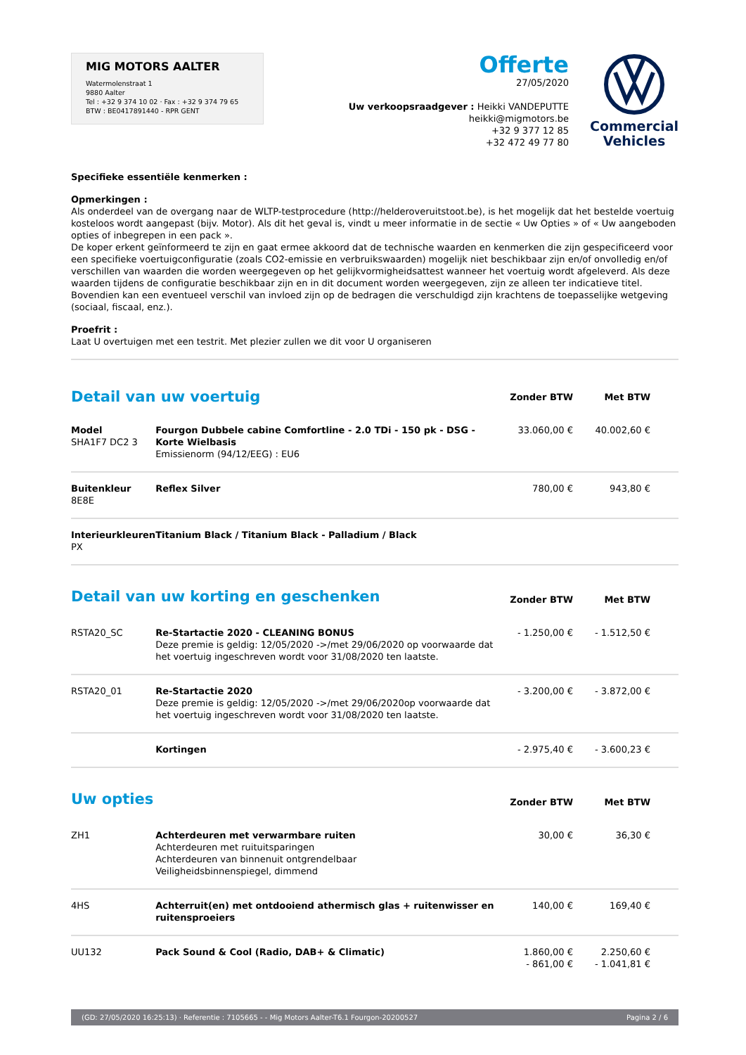MIG MOTORS AALTER
Watermolenstraat 1
9880 Aalter
Tel : +32 9 374 10 02 · Fax : +32 9 374 79 65
BTW : BE0417891440 - RPR GENT
Offerte
27/05/2020
Uw verkoopsraadgever : Heikki VANDEPUTTE
heikki@migmotors.be
+32 9 377 12 85
+32 472 49 77 80
Commercial
Vehicles
Specifieke essentiële kenmerken :
Opmerkingen :
Als onderdeel van de overgang naar de WLTP-testprocedure (http://helderoveruitstoot.be), is het mogelijk dat het bestelde voertuig kosteloos wordt aangepast (bijv. Motor). Als dit het geval is, vindt u meer informatie in de sectie « Uw Opties » of « Uw aangeboden opties of inbegrepen in een pack ».
De koper erkent geïnformeerd te zijn en gaat ermee akkoord dat de technische waarden en kenmerken die zijn gespecificeerd voor een specifieke voertuigconfiguratie (zoals CO2-emissie en verbruikswaarden) mogelijk niet beschikbaar zijn en/of onvolledig en/of verschillen van waarden die worden weergegeven op het gelijkvormigheidsattest wanneer het voertuig wordt afgeleverd. Als deze waarden tijdens de configuratie beschikbaar zijn en in dit document worden weergegeven, zijn ze alleen ter indicatieve titel. Bovendien kan een eventueel verschil van invloed zijn op de bedragen die verschuldigd zijn krachtens de toepasselijke wetgeving (sociaal, fiscaal, enz.).
Proefrit :
Laat U overtuigen met een testrit. Met plezier zullen we dit voor U organiseren
| Detail van uw voertuig | | Zonder BTW | Met BTW | |
| --- | --- | --- | --- | --- |
| Model SHA1F7 DC2 3 | Fourgon Dubbele cabine Comfortline - 2.0 TDi - 150 pk - DSG - Korte Wielbasis Emissienorm (94/12/EEG) : EU6 | 33.060,00 € | 40.002,60 € | |
| Buitenkleur 8E8E | Reflex Silver | 780,00 € | 943,80 € | |
| Interieurkleuren PX | Titanium Black / Titanium Black - Palladium / Black | | | |
| Detail van uw korting en geschenken | | Zonder BTW | Met BTW | |
| RSTA20_SC | Re-Startactie 2020 - CLEANING BONUS Deze premie is geldig: 12/05/2020 ->/met 29/06/2020 op voorwaarde dat het voertuig ingeschreven wordt voor 31/08/2020 ten laatste. | - 1.250,00 € | - 1.512,50 € | |
| RSTA20_01 | Re-Startactie 2020 Deze premie is geldig: 12/05/2020 ->/met 29/06/2020op voorwaarde dat het voertuig ingeschreven wordt voor 31/08/2020 ten laatste. | - 3.200,00 € | - 3.872,00 € | |
| | Kortingen | - 2.975,40 € | - 3.600,23 € | |
| Uw opties | | Zonder BTW | Met BTW | |
| ZH1 | Achterdeuren met verwarmbare ruiten Achterdeuren met ruituitsparingen Achterdeuren van binnenuit ontgrendelbaar Veiligheidsbinnenspiegel, dimmend | 30,00 € | 36,30 € | |
| 4HS | Achterruit(en) met ontdooiend athermisch glas + ruitenwisser en ruitensproeiers | 140,00 € | 169,40 € | |
| UU132 | Pack Sound & Cool (Radio, DAB+ & Climatic) | 1.860,00 € - 861,00 € | 2.250,60 € - 1.041,81 € | |
(GD: 27/05/2020 16:25:13) · Referentie : 7105665 - - Mig Motors Aalter-T6.1 Fourgon-20200527 Pagina 2 / 6